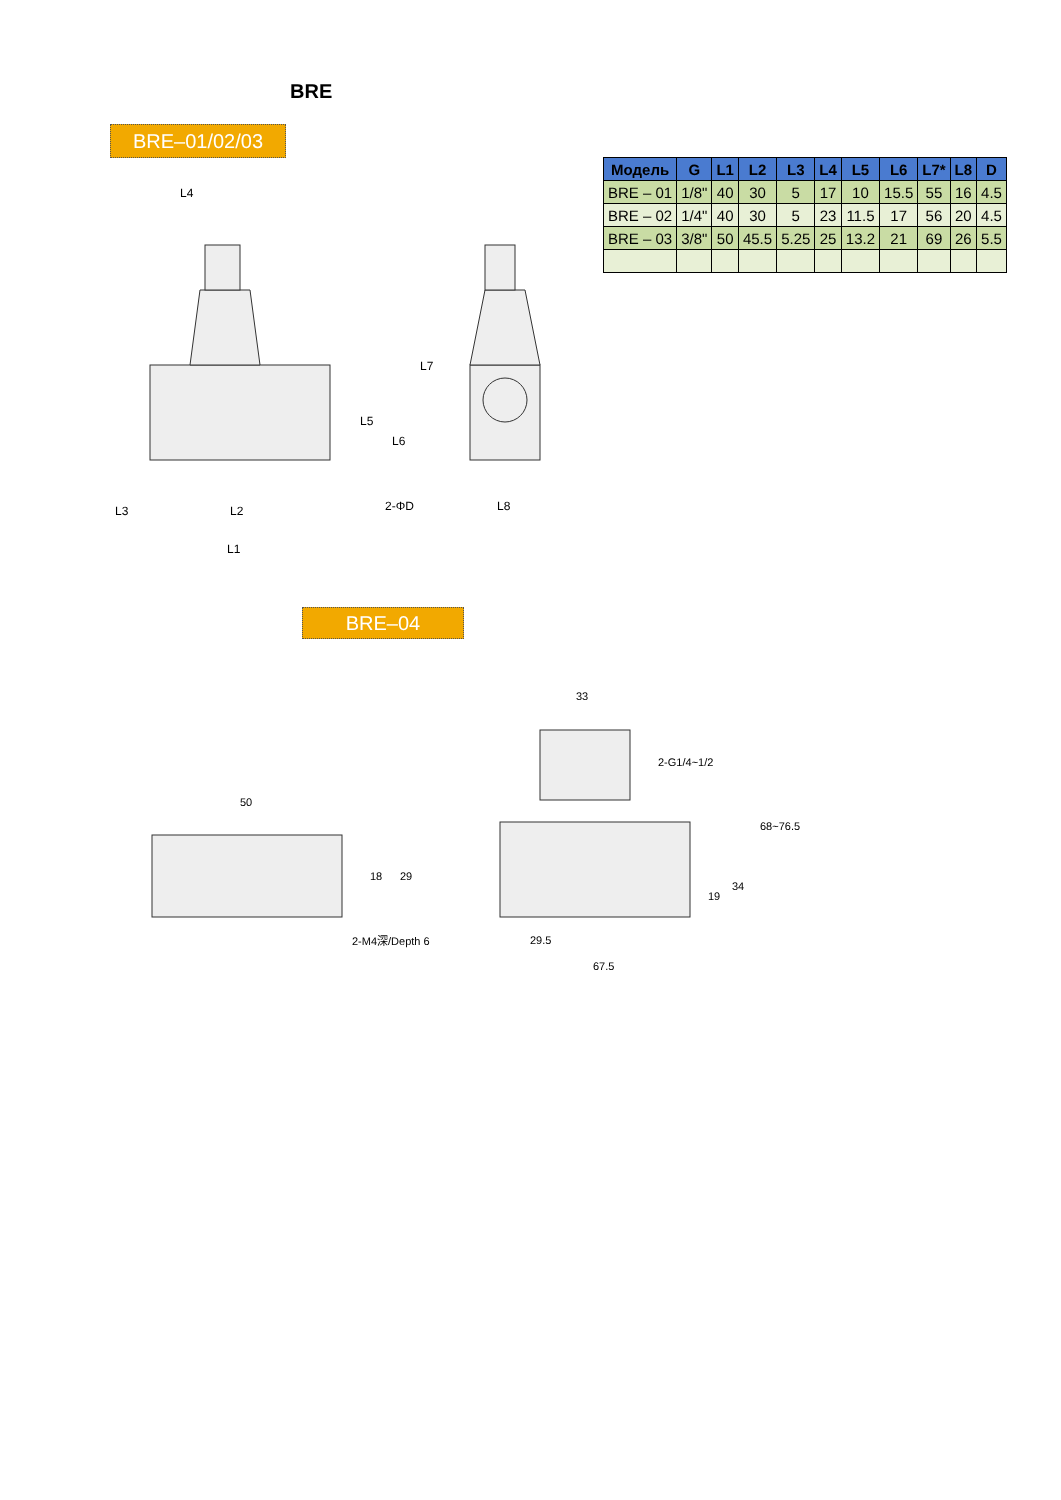BRE
BRE–01/02/03
| Модель | G | L1 | L2 | L3 | L4 | L5 | L6 | L7* | L8 | D |
| --- | --- | --- | --- | --- | --- | --- | --- | --- | --- | --- |
| BRE – 01 | 1/8" | 40 | 30 | 5 | 17 | 10 | 15.5 | 55 | 16 | 4.5 |
| BRE – 02 | 1/4" | 40 | 30 | 5 | 23 | 11.5 | 17 | 56 | 20 | 4.5 |
| BRE – 03 | 3/8" | 50 | 45.5 | 5.25 | 25 | 13.2 | 21 | 69 | 26 | 5.5 |
L4
L7
L5
L6
L3
L2
2-ΦD
L8
L1
BRE–04
50
18
29
2-M4深/Depth 6
33
2-G1/4~1/2
68~76.5
34
19
29.5
67.5